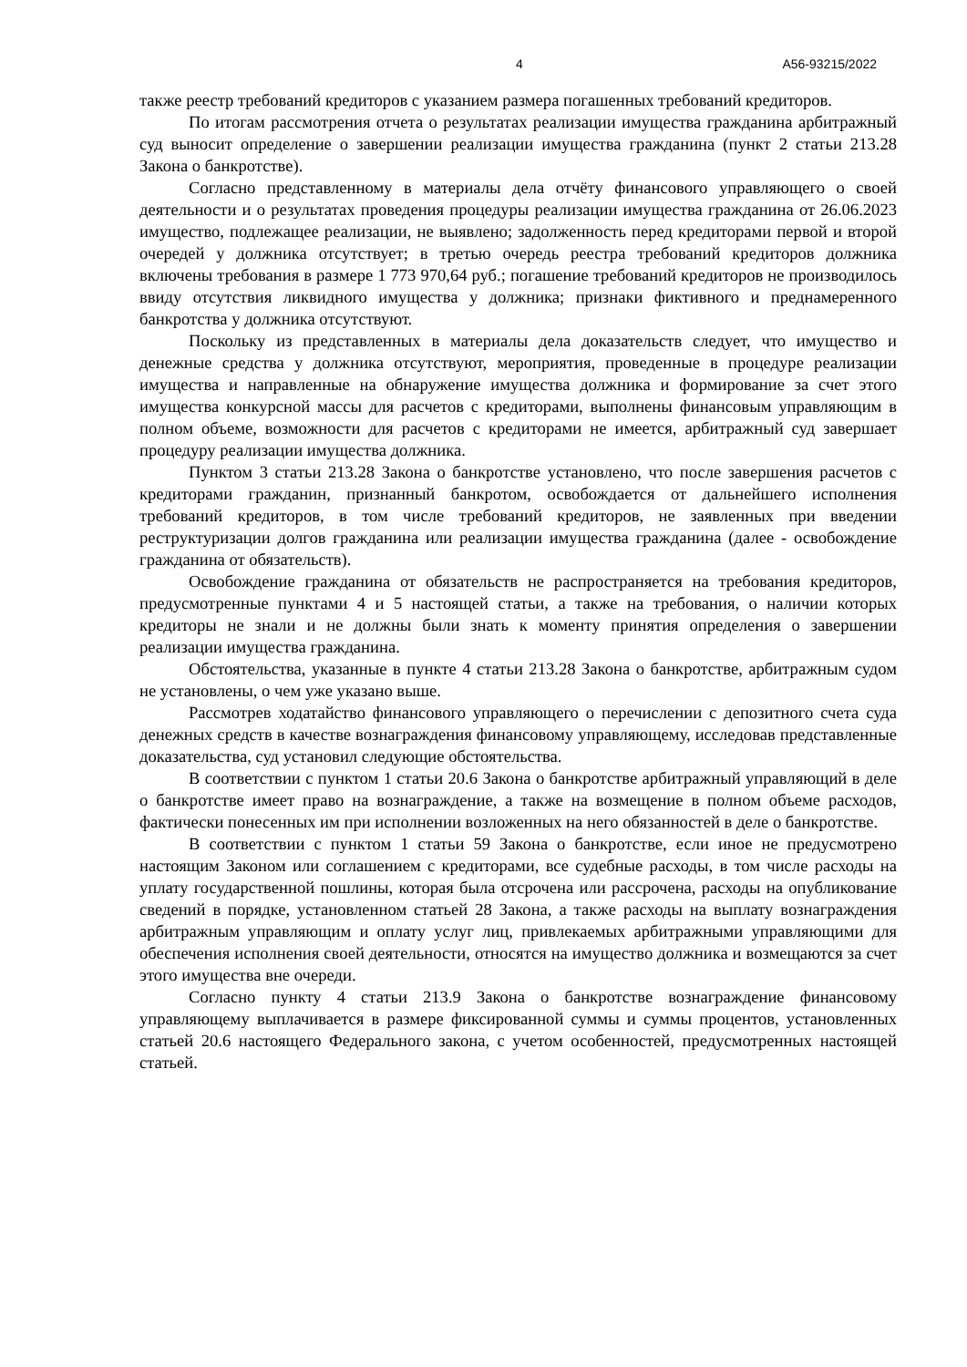4 А56-93215/2022
также реестр требований кредиторов с указанием размера погашенных требований кредиторов.
По итогам рассмотрения отчета о результатах реализации имущества гражданина арбитражный суд выносит определение о завершении реализации имущества гражданина (пункт 2 статьи 213.28 Закона о банкротстве).
Согласно представленному в материалы дела отчёту финансового управляющего о своей деятельности и о результатах проведения процедуры реализации имущества гражданина от 26.06.2023 имущество, подлежащее реализации, не выявлено; задолженность перед кредиторами первой и второй очередей у должника отсутствует; в третью очередь реестра требований кредиторов должника включены требования в размере 1 773 970,64 руб.; погашение требований кредиторов не производилось ввиду отсутствия ликвидного имущества у должника; признаки фиктивного и преднамеренного банкротства у должника отсутствуют.
Поскольку из представленных в материалы дела доказательств следует, что имущество и денежные средства у должника отсутствуют, мероприятия, проведенные в процедуре реализации имущества и направленные на обнаружение имущества должника и формирование за счет этого имущества конкурсной массы для расчетов с кредиторами, выполнены финансовым управляющим в полном объеме, возможности для расчетов с кредиторами не имеется, арбитражный суд завершает процедуру реализации имущества должника.
Пунктом 3 статьи 213.28 Закона о банкротстве установлено, что после завершения расчетов с кредиторами гражданин, признанный банкротом, освобождается от дальнейшего исполнения требований кредиторов, в том числе требований кредиторов, не заявленных при введении реструктуризации долгов гражданина или реализации имущества гражданина (далее - освобождение гражданина от обязательств).
Освобождение гражданина от обязательств не распространяется на требования кредиторов, предусмотренные пунктами 4 и 5 настоящей статьи, а также на требования, о наличии которых кредиторы не знали и не должны были знать к моменту принятия определения о завершении реализации имущества гражданина.
Обстоятельства, указанные в пункте 4 статьи 213.28 Закона о банкротстве, арбитражным судом не установлены, о чем уже указано выше.
Рассмотрев ходатайство финансового управляющего о перечислении с депозитного счета суда денежных средств в качестве вознаграждения финансовому управляющему, исследовав представленные доказательства, суд установил следующие обстоятельства.
В соответствии с пунктом 1 статьи 20.6 Закона о банкротстве арбитражный управляющий в деле о банкротстве имеет право на вознаграждение, а также на возмещение в полном объеме расходов, фактически понесенных им при исполнении возложенных на него обязанностей в деле о банкротстве.
В соответствии с пунктом 1 статьи 59 Закона о банкротстве, если иное не предусмотрено настоящим Законом или соглашением с кредиторами, все судебные расходы, в том числе расходы на уплату государственной пошлины, которая была отсрочена или рассрочена, расходы на опубликование сведений в порядке, установленном статьей 28 Закона, а также расходы на выплату вознаграждения арбитражным управляющим и оплату услуг лиц, привлекаемых арбитражными управляющими для обеспечения исполнения своей деятельности, относятся на имущество должника и возмещаются за счет этого имущества вне очереди.
Согласно пункту 4 статьи 213.9 Закона о банкротстве вознаграждение финансовому управляющему выплачивается в размере фиксированной суммы и суммы процентов, установленных статьей 20.6 настоящего Федерального закона, с учетом особенностей, предусмотренных настоящей статьей.